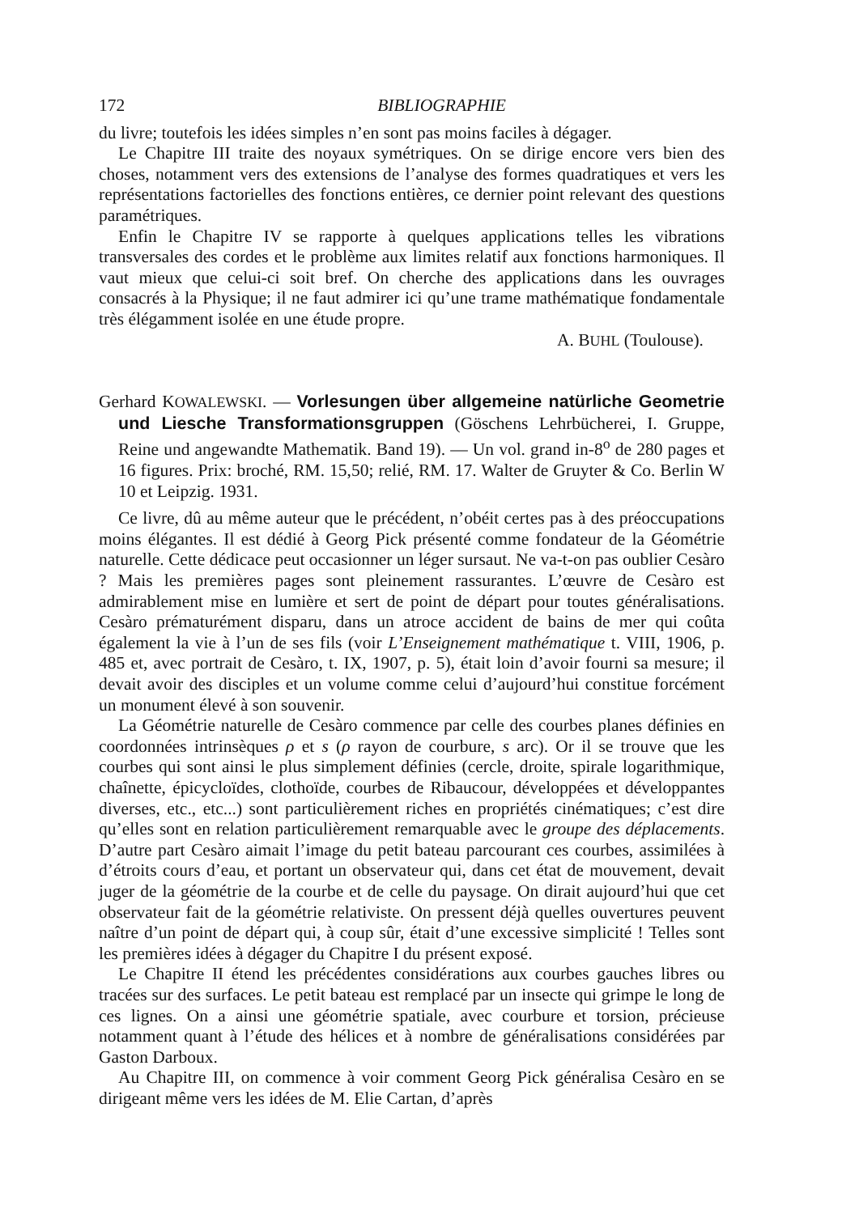172 BIBLIOGRAPHIE
du livre; toutefois les idées simples n’en sont pas moins faciles à dégager.
Le Chapitre III traite des noyaux symétriques. On se dirige encore vers bien des choses, notamment vers des extensions de l’analyse des formes quadratiques et vers les représentations factorielles des fonctions entières, ce dernier point relevant des questions paramétriques.
Enfin le Chapitre IV se rapporte à quelques applications telles les vibrations transversales des cordes et le problème aux limites relatif aux fonctions harmoniques. Il vaut mieux que celui-ci soit bref. On cherche des applications dans les ouvrages consacrés à la Physique; il ne faut admirer ici qu’une trame mathématique fondamentale très élégamment isolée en une étude propre.
A. BUHL (Toulouse).
Gerhard KOWALEWSKI. — Vorlesungen über allgemeine natürliche Geometrie und Liesche Transformationsgruppen (Göschens Lehrbücherei, I. Gruppe, Reine und angewandte Mathematik. Band 19). — Un vol. grand in-8<sup>o</sup> de 280 pages et 16 figures. Prix: broché, RM. 15,50; relié, RM. 17. Walter de Gruyter & Co. Berlin W 10 et Leipzig. 1931.
Ce livre, dû au même auteur que le précédent, n’obéit certes pas à des préoccupations moins élégantes. Il est dédié à Georg Pick présenté comme fondateur de la Géométrie naturelle. Cette dédicace peut occasionner un léger sursaut. Ne va-t-on pas oublier Cesàro ? Mais les premières pages sont pleinement rassurantes. L’œuvre de Cesàro est admirablement mise en lumière et sert de point de départ pour toutes généralisations. Cesàro prématurément disparu, dans un atroce accident de bains de mer qui coûta également la vie à l’un de ses fils (voir L’Enseignement mathématique t. VIII, 1906, p. 485 et, avec portrait de Cesàro, t. IX, 1907, p. 5), était loin d’avoir fourni sa mesure; il devait avoir des disciples et un volume comme celui d’aujourd’hui constitue forcément un monument élevé à son souvenir.
La Géométrie naturelle de Cesàro commence par celle des courbes planes définies en coordonnées intrinsèques ρ et s (ρ rayon de courbure, s arc). Or il se trouve que les courbes qui sont ainsi le plus simplement définies (cercle, droite, spirale logarithmique, chaînette, épicycloïdes, clothoïde, courbes de Ribaucour, développées et développantes diverses, etc., etc...) sont particulièrement riches en propriétés cinématiques; c’est dire qu’elles sont en relation particulièrement remarquable avec le groupe des déplacements. D’autre part Cesàro aimait l’image du petit bateau parcourant ces courbes, assimilées à d’étroits cours d’eau, et portant un observateur qui, dans cet état de mouvement, devait juger de la géométrie de la courbe et de celle du paysage. On dirait aujourd’hui que cet observateur fait de la géométrie relativiste. On pressent déjà quelles ouvertures peuvent naître d’un point de départ qui, à coup sûr, était d’une excessive simplicité ! Telles sont les premières idées à dégager du Chapitre I du présent exposé.
Le Chapitre II étend les précédentes considérations aux courbes gauches libres ou tracées sur des surfaces. Le petit bateau est remplacé par un insecte qui grimpe le long de ces lignes. On a ainsi une géométrie spatiale, avec courbure et torsion, précieuse notamment quant à l’étude des hélices et à nombre de généralisations considérées par Gaston Darboux.
Au Chapitre III, on commence à voir comment Georg Pick généralisa Cesàro en se dirigeant même vers les idées de M. Elie Cartan, d’après